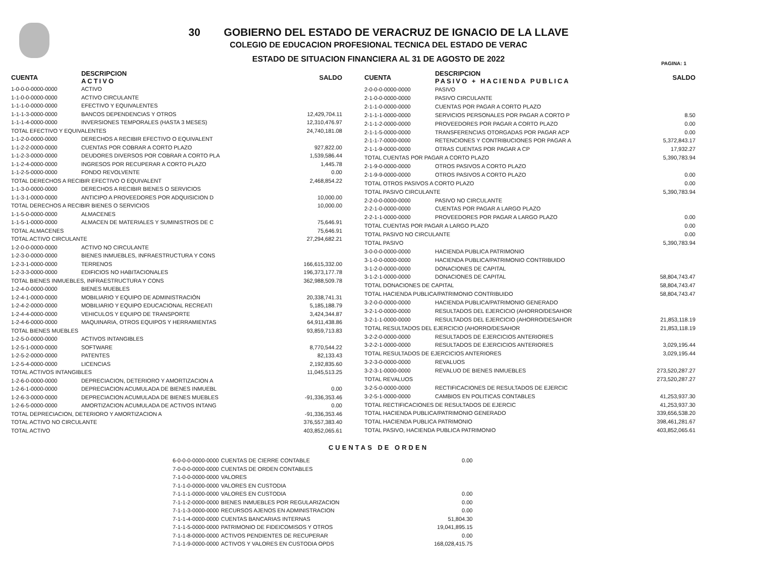30 GOBIERNO DEL ESTADO DE VERACRUZ DE IGNACIO DE LA LLAVE
COLEGIO DE EDUCACION PROFESIONAL TECNICA DEL ESTADO DE VERAC
ESTADO DE SITUACION FINANCIERA AL 31 DE AGOSTO DE 2022
PAGINA: 1
| CUENTA | DESCRIPCION ACTIVO | SALDO |
| --- | --- | --- |
| 1-0-0-0-0000-0000 | ACTIVO | |
| 1-1-0-0-0000-0000 | ACTIVO CIRCULANTE | |
| 1-1-1-0-0000-0000 | EFECTIVO Y EQUIVALENTES | |
| 1-1-1-3-0000-0000 | BANCOS DEPENDENCIAS Y OTROS | 12,429,704.11 |
| 1-1-1-4-0000-0000 | INVERSIONES TEMPORALES (HASTA 3 MESES) | 12,310,476.97 |
| TOTAL EFECTIVO Y EQUIVALENTES | | 24,740,181.08 |
| 1-1-2-0-0000-0000 | DERECHOS A RECIBIR EFECTIVO O EQUIVALENT | |
| 1-1-2-2-0000-0000 | CUENTAS POR COBRAR A CORTO PLAZO | 927,822.00 |
| 1-1-2-3-0000-0000 | DEUDORES DIVERSOS POR COBRAR A CORTO PLA | 1,539,586.44 |
| 1-1-2-4-0000-0000 | INGRESOS POR RECUPERAR A CORTO PLAZO | 1,445.78 |
| 1-1-2-5-0000-0000 | FONDO REVOLVENTE | 0.00 |
| TOTAL DERECHOS A RECIBIR EFECTIVO O EQUIVALENT | | 2,468,854.22 |
| 1-1-3-0-0000-0000 | DERECHOS A RECIBIR BIENES O SERVICIOS | |
| 1-1-3-1-0000-0000 | ANTICIPO A PROVEEDORES POR ADQUISICION D | 10,000.00 |
| TOTAL DERECHOS A RECIBIR BIENES O SERVICIOS | | 10,000.00 |
| 1-1-5-0-0000-0000 | ALMACENES | |
| 1-1-5-1-0000-0000 | ALMACEN DE MATERIALES Y SUMINISTROS DE C | 75,646.91 |
| TOTAL ALMACENES | | 75,646.91 |
| TOTAL ACTIVO CIRCULANTE | | 27,294,682.21 |
| 1-2-0-0-0000-0000 | ACTIVO NO CIRCULANTE | |
| 1-2-3-0-0000-0000 | BIENES INMUEBLES, INFRAESTRUCTURA Y CONS | |
| 1-2-3-1-0000-0000 | TERRENOS | 166,615,332.00 |
| 1-2-3-3-0000-0000 | EDIFICIOS NO HABITACIONALES | 196,373,177.78 |
| TOTAL BIENES INMUEBLES, INFRAESTRUCTURA Y CONS | | 362,988,509.78 |
| 1-2-4-0-0000-0000 | BIENES MUEBLES | |
| 1-2-4-1-0000-0000 | MOBILIARIO Y EQUIPO DE ADMINISTRACIÓN | 20,338,741.31 |
| 1-2-4-2-0000-0000 | MOBILIARIO Y EQUIPO EDUCACIONAL RECREATI | 5,185,188.79 |
| 1-2-4-4-0000-0000 | VEHICULOS Y EQUIPO DE TRANSPORTE | 3,424,344.87 |
| 1-2-4-6-0000-0000 | MAQUINARIA, OTROS EQUIPOS Y HERRAMIENTAS | 64,911,438.86 |
| TOTAL BIENES MUEBLES | | 93,859,713.83 |
| 1-2-5-0-0000-0000 | ACTIVOS INTANGIBLES | |
| 1-2-5-1-0000-0000 | SOFTWARE | 8,770,544.22 |
| 1-2-5-2-0000-0000 | PATENTES | 82,133.43 |
| 1-2-5-4-0000-0000 | LICENCIAS | 2,192,835.60 |
| TOTAL ACTIVOS INTANGIBLES | | 11,045,513.25 |
| 1-2-6-0-0000-0000 | DEPRECIACION, DETERIORO Y AMORTIZACION A | |
| 1-2-6-1-0000-0000 | DEPRECIACION ACUMULADA DE BIENES INMUEBL | 0.00 |
| 1-2-6-3-0000-0000 | DEPRECIACION ACUMULADA DE BIENES MUEBLES | -91,336,353.46 |
| 1-2-6-5-0000-0000 | AMORTIZACION ACUMULADA DE ACTIVOS INTANG | 0.00 |
| TOTAL DEPRECIACION, DETERIORO Y AMORTIZACION A | | -91,336,353.46 |
| TOTAL ACTIVO NO CIRCULANTE | | 376,557,383.40 |
| TOTAL ACTIVO | | 403,852,065.61 |
| CUENTA | DESCRIPCION PASIVO + HACIENDA PUBLICA | SALDO |
| --- | --- | --- |
| 2-0-0-0-0000-0000 | PASIVO | |
| 2-1-0-0-0000-0000 | PASIVO CIRCULANTE | |
| 2-1-1-0-0000-0000 | CUENTAS POR PAGAR A CORTO PLAZO | |
| 2-1-1-1-0000-0000 | SERVICIOS PERSONALES POR PAGAR A CORTO P | 8.50 |
| 2-1-1-2-0000-0000 | PROVEEDORES POR PAGAR A CORTO PLAZO | 0.00 |
| 2-1-1-5-0000-0000 | TRANSFERENCIAS OTORGADAS POR PAGAR ACP | 0.00 |
| 2-1-1-7-0000-0000 | RETENCIONES Y CONTRIBUCIONES POR PAGAR A | 5,372,843.17 |
| 2-1-1-9-0000-0000 | OTRAS CUENTAS POR PAGAR A CP | 17,932.27 |
| TOTAL CUENTAS POR PAGAR A CORTO PLAZO | | 5,390,783.94 |
| 2-1-9-0-0000-0000 | OTROS PASIVOS A CORTO PLAZO | |
| 2-1-9-9-0000-0000 | OTROS PASIVOS A CORTO PLAZO | 0.00 |
| TOTAL OTROS PASIVOS A CORTO PLAZO | | 0.00 |
| TOTAL PASIVO CIRCULANTE | | 5,390,783.94 |
| 2-2-0-0-0000-0000 | PASIVO NO CIRCULANTE | |
| 2-2-1-0-0000-0000 | CUENTAS POR PAGAR A LARGO PLAZO | |
| 2-2-1-1-0000-0000 | PROVEEDORES POR PAGAR A LARGO PLAZO | 0.00 |
| TOTAL CUENTAS POR PAGAR A LARGO PLAZO | | 0.00 |
| TOTAL PASIVO NO CIRCULANTE | | 0.00 |
| TOTAL PASIVO | | 5,390,783.94 |
| 3-0-0-0-0000-0000 | HACIENDA PUBLICA PATRIMONIO | |
| 3-1-0-0-0000-0000 | HACIENDA PUBLICA/PATRIMONIO CONTRIBUIDO | |
| 3-1-2-0-0000-0000 | DONACIONES DE CAPITAL | |
| 3-1-2-1-0000-0000 | DONACIONES DE CAPITAL | 58,804,743.47 |
| TOTAL DONACIONES DE CAPITAL | | 58,804,743.47 |
| TOTAL HACIENDA PUBLICA/PATRIMONIO CONTRIBUIDO | | 58,804,743.47 |
| 3-2-0-0-0000-0000 | HACIENDA PUBLICA/PATRIMONIO GENERADO | |
| 3-2-1-0-0000-0000 | RESULTADOS DEL EJERCICIO (AHORRO/DESAHOR | |
| 3-2-1-1-0000-0000 | RESULTADOS DEL EJERCICIO (AHORRO/DESAHOR | 21,853,118.19 |
| TOTAL RESULTADOS DEL EJERCICIO (AHORRO/DESAHOR | | 21,853,118.19 |
| 3-2-2-0-0000-0000 | RESULTADOS DE EJERCICIOS ANTERIORES | |
| 3-2-2-1-0000-0000 | RESULTADOS DE EJERCICIOS ANTERIORES | 3,029,195.44 |
| TOTAL RESULTADOS DE EJERCICIOS ANTERIORES | | 3,029,195.44 |
| 3-2-3-0-0000-0000 | REVALUOS | |
| 3-2-3-1-0000-0000 | REVALUO DE BIENES INMUEBLES | 273,520,287.27 |
| TOTAL REVALUOS | | 273,520,287.27 |
| 3-2-5-0-0000-0000 | RECTIFICACIONES DE RESULTADOS DE EJERCIC | |
| 3-2-5-1-0000-0000 | CAMBIOS EN POLITICAS CONTABLES | 41,253,937.30 |
| TOTAL RECTIFICACIONES DE RESULTADOS DE EJERCIC | | 41,253,937.30 |
| TOTAL HACIENDA PUBLICA/PATRIMONIO GENERADO | | 339,656,538.20 |
| TOTAL HACIENDA PUBLICA PATRIMONIO | | 398,461,281.67 |
| TOTAL PASIVO, HACIENDA PUBLICA PATRIMONIO | | 403,852,065.61 |
CUENTAS DE ORDEN
| 6-0-0-0-0000-0000 | CUENTAS DE CIERRE CONTABLE | 0.00 |
| 7-0-0-0-0000-0000 | CUENTAS DE ORDEN CONTABLES | |
| 7-1-0-0-0000-0000 | VALORES | |
| 7-1-1-0-0000-0000 | VALORES EN CUSTODIA | |
| 7-1-1-1-0000-0000 | VALORES EN CUSTODIA | 0.00 |
| 7-1-1-2-0000-0000 | BIENES INMUEBLES POR REGULARIZACION | 0.00 |
| 7-1-1-3-0000-0000 | RECURSOS AJENOS EN ADMINISTRACION | 0.00 |
| 7-1-1-4-0000-0000 | CUENTAS BANCARIAS INTERNAS | 51,804.30 |
| 7-1-1-5-0000-0000 | PATRIMONIO DE FIDEICOMISOS Y OTROS | 19,041,895.15 |
| 7-1-1-8-0000-0000 | ACTIVOS PENDIENTES DE RECUPERAR | 0.00 |
| 7-1-1-9-0000-0000 | ACTIVOS Y VALORES EN CUSTODIA OPDS | 168,028,415.75 |